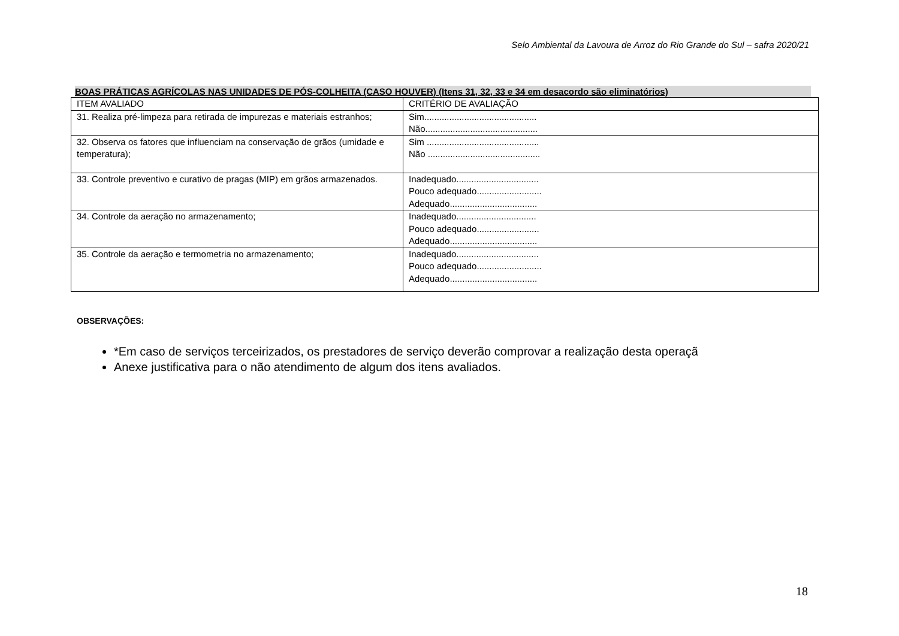Selo Ambiental da Lavoura de Arroz do Rio Grande do Sul – safra 2020/21
BOAS PRÁTICAS AGRÍCOLAS NAS UNIDADES DE PÓS-COLHEITA (CASO HOUVER) (Itens 31, 32, 33 e 34 em desacordo são eliminatórios)
| ITEM AVALIADO | CRITÉRIO DE AVALIAÇÃO |
| 31. Realiza pré-limpeza para retirada de impurezas e materiais estranhos; | Sim............................................. Não............................................. |
| 32. Observa os fatores que influenciam na conservação de grãos (umidade e temperatura); | Sim ............................................. Não ............................................. |
| 33. Controle preventivo e curativo de pragas (MIP) em grãos armazenados. | Inadequado................................. Pouco adequado.......................... Adequado................................... |
| 34. Controle da aeração no armazenamento; | Inadequado................................ Pouco adequado......................... Adequado................................... |
| 35. Controle da aeração e termometria no armazenamento; | Inadequado................................. Pouco adequado.......................... Adequado................................... |
OBSERVAÇÕES:
*Em caso de serviços terceirizados, os prestadores de serviço deverão comprovar a realização desta operaçã
Anexe justificativa para o não atendimento de algum dos itens avaliados.
18